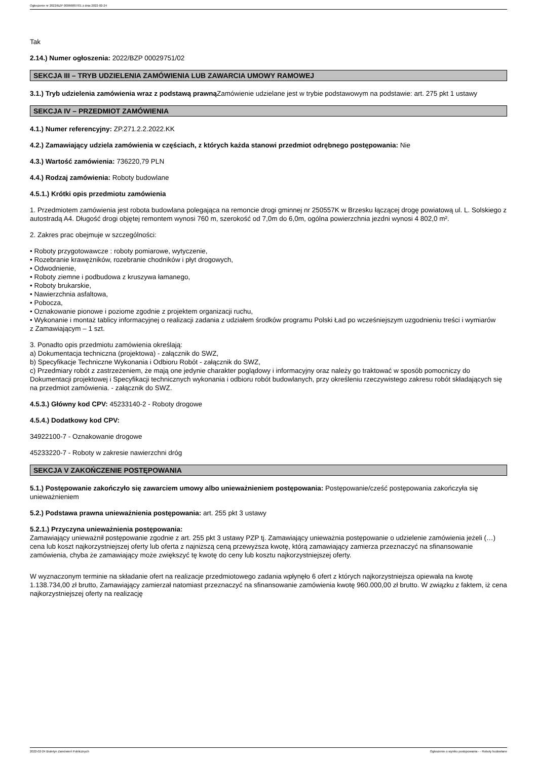Ogłoszenie nr 2022/BZP 00066807/01 z dnia 2022-02-24
Tak
2.14.) Numer ogłoszenia: 2022/BZP 00029751/02
SEKCJA III – TRYB UDZIELENIA ZAMÓWIENIA LUB ZAWARCIA UMOWY RAMOWEJ
3.1.) Tryb udzielenia zamówienia wraz z podstawą prawną Zamówienie udzielane jest w trybie podstawowym na podstawie: art. 275 pkt 1 ustawy
SEKCJA IV – PRZEDMIOT ZAMÓWIENIA
4.1.) Numer referencyjny: ZP.271.2.2.2022.KK
4.2.) Zamawiający udziela zamówienia w częściach, z których każda stanowi przedmiot odrębnego postępowania: Nie
4.3.) Wartość zamówienia: 736220,79 PLN
4.4.) Rodzaj zamówienia: Roboty budowlane
4.5.1.) Krótki opis przedmiotu zamówienia
1. Przedmiotem zamówienia jest robota budowlana polegająca na remoncie drogi gminnej nr 250557K w Brzesku łączącej drogę powiatową ul. L. Solskiego z autostradą A4. Długość drogi objętej remontem wynosi 760 m, szerokość od 7,0m do 6,0m, ogólna powierzchnia jezdni wynosi 4 802,0 m².
2. Zakres prac obejmuje w szczególności:
• Roboty przygotowawcze : roboty pomiarowe, wytyczenie,
• Rozebranie krawężników, rozebranie chodników i płyt drogowych,
• Odwodnienie,
• Roboty ziemne i podbudowa z kruszywa łamanego,
• Roboty brukarskie,
• Nawierzchnia asfaltowa,
• Pobocza,
• Oznakowanie pionowe i poziome zgodnie z projektem organizacji ruchu,
• Wykonanie i montaż tablicy informacyjnej o realizacji zadania z udziałem środków programu Polski Ład po wcześniejszym uzgodnieniu treści i wymiarów
z Zamawiającym – 1 szt.
3. Ponadto opis przedmiotu zamówienia określają:
a) Dokumentacja techniczna (projektowa) - załącznik do SWZ,
b) Specyfikacje Techniczne Wykonania i Odbioru Robót - załącznik do SWZ,
c) Przedmiary robót z zastrzeżeniem, że mają one jedynie charakter poglądowy i informacyjny oraz należy go traktować w sposób pomocniczy do Dokumentacji projektowej i Specyfikacji technicznych wykonania i odbioru robót budowlanych, przy określeniu rzeczywistego zakresu robót składających się na przedmiot zamówienia. - załącznik do SWZ.
4.5.3.) Główny kod CPV: 45233140-2 - Roboty drogowe
4.5.4.) Dodatkowy kod CPV:
34922100-7 - Oznakowanie drogowe
45233220-7 - Roboty w zakresie nawierzchni dróg
SEKCJA V ZAKOŃCZENIE POSTĘPOWANIA
5.1.) Postępowanie zakończyło się zawarciem umowy albo unieważnieniem postępowania: Postępowanie/cześć postępowania zakończyła się unieważnieniem
5.2.) Podstawa prawna unieważnienia postępowania: art. 255 pkt 3 ustawy
5.2.1.) Przyczyna unieważnienia postępowania:
Zamawiający unieważnił postępowanie zgodnie z art. 255 pkt 3 ustawy PZP tj. Zamawiający unieważnia postępowanie o udzielenie zamówienia jeżeli (…) cena lub koszt najkorzystniejszej oferty lub oferta z najniższą ceną przewyższa kwotę, którą zamawiający zamierza przeznaczyć na sfinansowanie zamówienia, chyba że zamawiający może zwiększyć tę kwotę do ceny lub kosztu najkorzystniejszej oferty.
W wyznaczonym terminie na składanie ofert na realizacje przedmiotowego zadania wpłynęło 6 ofert z których najkorzystniejsza opiewała na kwotę 1.138.734,00 zł brutto, Zamawiający zamierzał natomiast przeznaczyć na sfinansowanie zamówienia kwotę 960.000,00 zł brutto. W związku z faktem, iż cena najkorzystniejszej oferty na realizację
2022-02-24 Biuletyn Zamówień Publicznych Ogłoszenie o wyniku postępowania - - Roboty budowlane